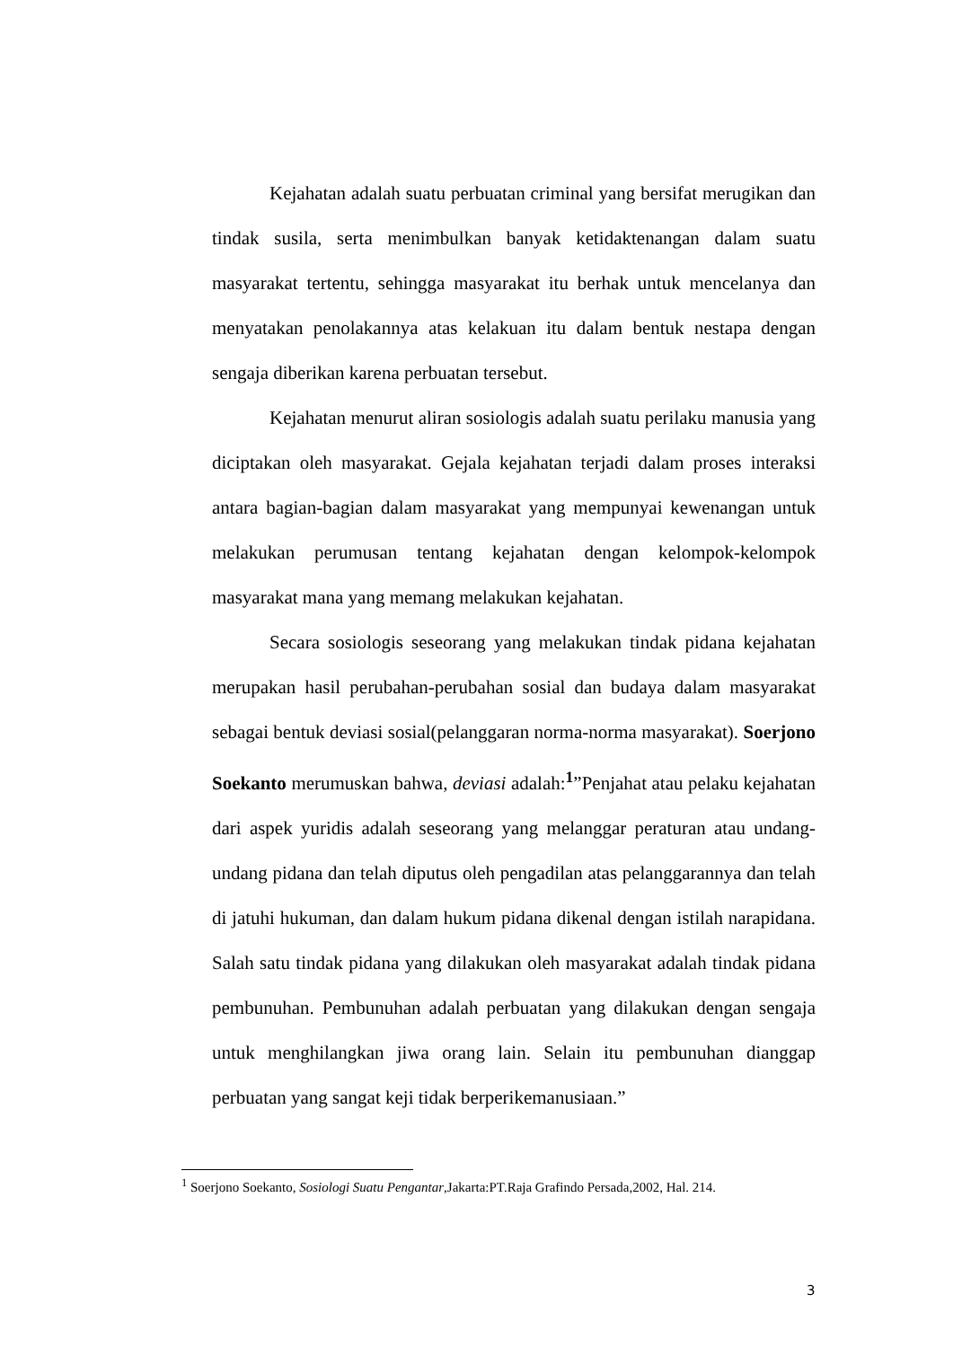Kejahatan adalah suatu perbuatan criminal yang bersifat merugikan dan tindak susila, serta menimbulkan banyak ketidaktenangan dalam suatu masyarakat tertentu, sehingga masyarakat itu berhak untuk mencelanya dan menyatakan penolakannya atas kelakuan itu dalam bentuk nestapa dengan sengaja diberikan karena perbuatan tersebut.
Kejahatan menurut aliran sosiologis adalah suatu perilaku manusia yang diciptakan oleh masyarakat. Gejala kejahatan terjadi dalam proses interaksi antara bagian-bagian dalam masyarakat yang mempunyai kewenangan untuk melakukan perumusan tentang kejahatan dengan kelompok-kelompok masyarakat mana yang memang melakukan kejahatan.
Secara sosiologis seseorang yang melakukan tindak pidana kejahatan merupakan hasil perubahan-perubahan sosial dan budaya dalam masyarakat sebagai bentuk deviasi sosial(pelanggaran norma-norma masyarakat). Soerjono Soekanto merumuskan bahwa, deviasi adalah:<sup>1</sup>”Penjahat atau pelaku kejahatan dari aspek yuridis adalah seseorang yang melanggar peraturan atau undang-undang pidana dan telah diputus oleh pengadilan atas pelanggarannya dan telah di jatuhi hukuman, dan dalam hukum pidana dikenal dengan istilah narapidana. Salah satu tindak pidana yang dilakukan oleh masyarakat adalah tindak pidana pembunuhan. Pembunuhan adalah perbuatan yang dilakukan dengan sengaja untuk menghilangkan jiwa orang lain. Selain itu pembunuhan dianggap perbuatan yang sangat keji tidak berperikemanusiaan.”
<sup>1</sup> Soerjono Soekanto, Sosiologi Suatu Pengantar,Jakarta:PT.Raja Grafindo Persada,2002, Hal. 214.
3